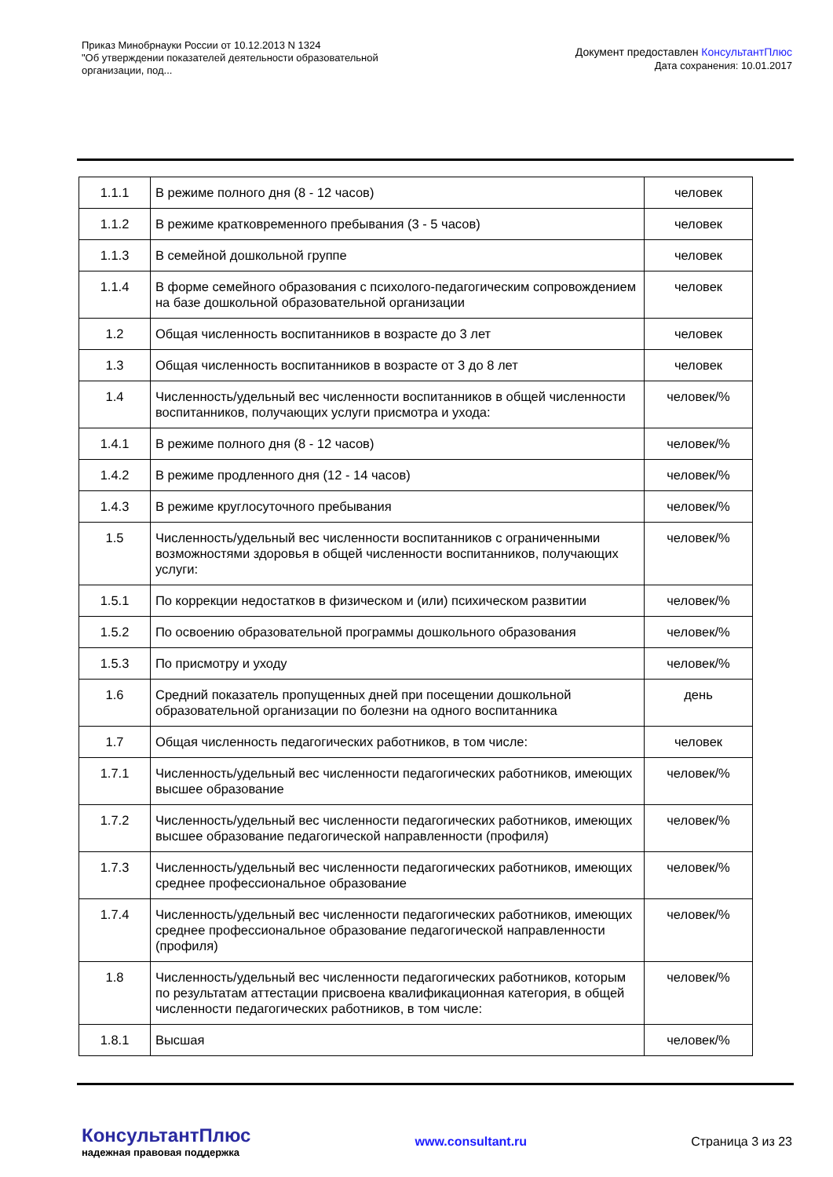Приказ Минобрнауки России от 10.12.2013 N 1324
"Об утверждении показателей деятельности образовательной организации, под...
Документ предоставлен КонсультантПлюс
Дата сохранения: 10.01.2017
| 1.1.1 | В режиме полного дня (8 - 12 часов) | человек |
| 1.1.2 | В режиме кратковременного пребывания (3 - 5 часов) | человек |
| 1.1.3 | В семейной дошкольной группе | человек |
| 1.1.4 | В форме семейного образования с психолого-педагогическим сопровождением на базе дошкольной образовательной организации | человек |
| 1.2 | Общая численность воспитанников в возрасте до 3 лет | человек |
| 1.3 | Общая численность воспитанников в возрасте от 3 до 8 лет | человек |
| 1.4 | Численность/удельный вес численности воспитанников в общей численности воспитанников, получающих услуги присмотра и ухода: | человек/% |
| 1.4.1 | В режиме полного дня (8 - 12 часов) | человек/% |
| 1.4.2 | В режиме продленного дня (12 - 14 часов) | человек/% |
| 1.4.3 | В режиме круглосуточного пребывания | человек/% |
| 1.5 | Численность/удельный вес численности воспитанников с ограниченными возможностями здоровья в общей численности воспитанников, получающих услуги: | человек/% |
| 1.5.1 | По коррекции недостатков в физическом и (или) психическом развитии | человек/% |
| 1.5.2 | По освоению образовательной программы дошкольного образования | человек/% |
| 1.5.3 | По присмотру и уходу | человек/% |
| 1.6 | Средний показатель пропущенных дней при посещении дошкольной образовательной организации по болезни на одного воспитанника | день |
| 1.7 | Общая численность педагогических работников, в том числе: | человек |
| 1.7.1 | Численность/удельный вес численности педагогических работников, имеющих высшее образование | человек/% |
| 1.7.2 | Численность/удельный вес численности педагогических работников, имеющих высшее образование педагогической направленности (профиля) | человек/% |
| 1.7.3 | Численность/удельный вес численности педагогических работников, имеющих среднее профессиональное образование | человек/% |
| 1.7.4 | Численность/удельный вес численности педагогических работников, имеющих среднее профессиональное образование педагогической направленности (профиля) | человек/% |
| 1.8 | Численность/удельный вес численности педагогических работников, которым по результатам аттестации присвоена квалификационная категория, в общей численности педагогических работников, в том числе: | человек/% |
| 1.8.1 | Высшая | человек/% |
КонсультантПлюс
надежная правовая поддержка
www.consultant.ru Страница 3 из 23